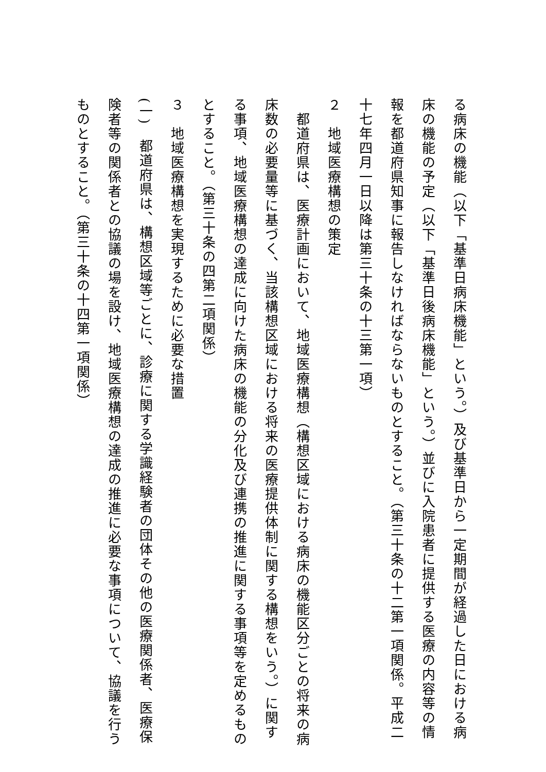る病床の機能（以下「基準日病床機能」という。）及び基準日から一定期間が経過した日における病床の機能の予定（以下「基準日後病床機能」という。）並びに入院患者に提供する医療の内容等の情報を都道府県知事に報告しなければならないものとすること。（第三十条の十二第一項関係。平成二十七年四月一日以降は第三十条の十三第一項）
２　地域医療構想の策定
　都道府県は、医療計画において、地域医療構想（構想区域における病床の機能区分ごとの将来の病床数の必要量等に基づく、当該構想区域における将来の医療提供体制に関する構想をいう。）に関する事項、地域医療構想の達成に向けた病床の機能の分化及び連携の推進に関する事項等を定めるものとすること。（第三十条の四第二項関係）
３　地域医療構想を実現するために必要な措置
(一)　都道府県は、構想区域等ごとに、診療に関する学識経験者の団体その他の医療関係者、医療保険者等の関係者との協議の場を設け、地域医療構想の達成の推進に必要な事項について、協議を行うものとすること。（第三十条の十四第一項関係）